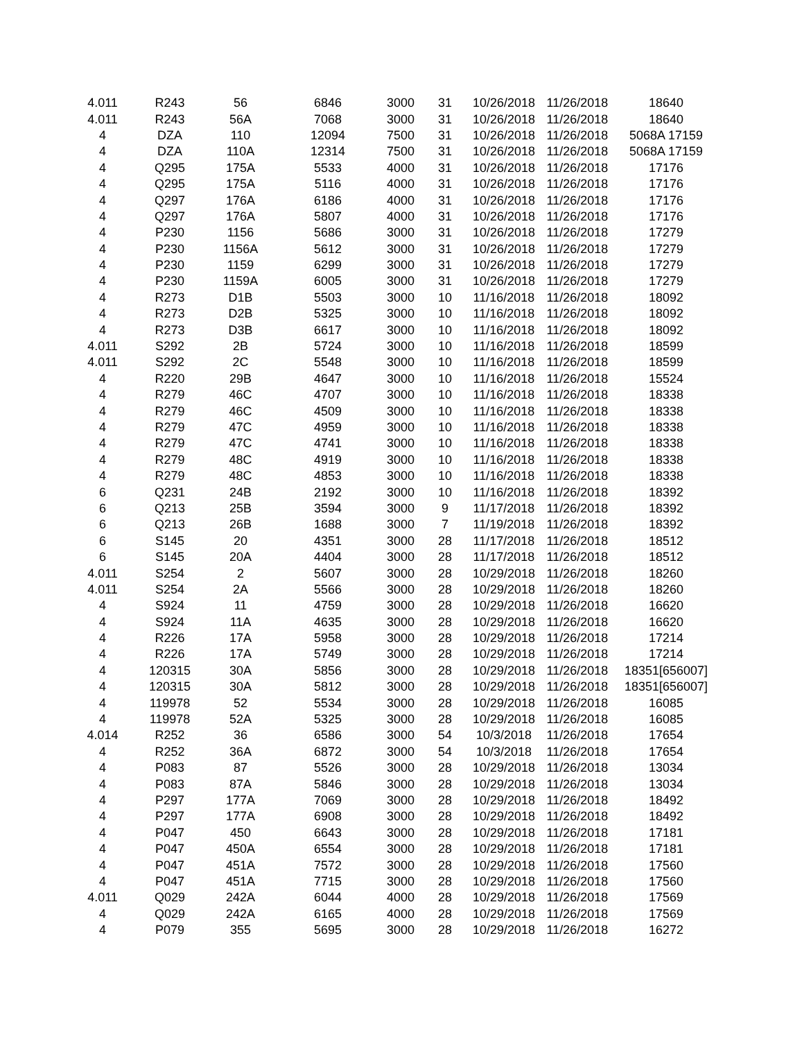| 4.011 | R243 | 56 | 6846 | 3000 | 31 | 10/26/2018 | 11/26/2018 | 18640 |
| 4.011 | R243 | 56A | 7068 | 3000 | 31 | 10/26/2018 | 11/26/2018 | 18640 |
| 4 | DZA | 110 | 12094 | 7500 | 31 | 10/26/2018 | 11/26/2018 | 5068A 17159 |
| 4 | DZA | 110A | 12314 | 7500 | 31 | 10/26/2018 | 11/26/2018 | 5068A 17159 |
| 4 | Q295 | 175A | 5533 | 4000 | 31 | 10/26/2018 | 11/26/2018 | 17176 |
| 4 | Q295 | 175A | 5116 | 4000 | 31 | 10/26/2018 | 11/26/2018 | 17176 |
| 4 | Q297 | 176A | 6186 | 4000 | 31 | 10/26/2018 | 11/26/2018 | 17176 |
| 4 | Q297 | 176A | 5807 | 4000 | 31 | 10/26/2018 | 11/26/2018 | 17176 |
| 4 | P230 | 1156 | 5686 | 3000 | 31 | 10/26/2018 | 11/26/2018 | 17279 |
| 4 | P230 | 1156A | 5612 | 3000 | 31 | 10/26/2018 | 11/26/2018 | 17279 |
| 4 | P230 | 1159 | 6299 | 3000 | 31 | 10/26/2018 | 11/26/2018 | 17279 |
| 4 | P230 | 1159A | 6005 | 3000 | 31 | 10/26/2018 | 11/26/2018 | 17279 |
| 4 | R273 | D1B | 5503 | 3000 | 10 | 11/16/2018 | 11/26/2018 | 18092 |
| 4 | R273 | D2B | 5325 | 3000 | 10 | 11/16/2018 | 11/26/2018 | 18092 |
| 4 | R273 | D3B | 6617 | 3000 | 10 | 11/16/2018 | 11/26/2018 | 18092 |
| 4.011 | S292 | 2B | 5724 | 3000 | 10 | 11/16/2018 | 11/26/2018 | 18599 |
| 4.011 | S292 | 2C | 5548 | 3000 | 10 | 11/16/2018 | 11/26/2018 | 18599 |
| 4 | R220 | 29B | 4647 | 3000 | 10 | 11/16/2018 | 11/26/2018 | 15524 |
| 4 | R279 | 46C | 4707 | 3000 | 10 | 11/16/2018 | 11/26/2018 | 18338 |
| 4 | R279 | 46C | 4509 | 3000 | 10 | 11/16/2018 | 11/26/2018 | 18338 |
| 4 | R279 | 47C | 4959 | 3000 | 10 | 11/16/2018 | 11/26/2018 | 18338 |
| 4 | R279 | 47C | 4741 | 3000 | 10 | 11/16/2018 | 11/26/2018 | 18338 |
| 4 | R279 | 48C | 4919 | 3000 | 10 | 11/16/2018 | 11/26/2018 | 18338 |
| 4 | R279 | 48C | 4853 | 3000 | 10 | 11/16/2018 | 11/26/2018 | 18338 |
| 6 | Q231 | 24B | 2192 | 3000 | 10 | 11/16/2018 | 11/26/2018 | 18392 |
| 6 | Q213 | 25B | 3594 | 3000 | 9 | 11/17/2018 | 11/26/2018 | 18392 |
| 6 | Q213 | 26B | 1688 | 3000 | 7 | 11/19/2018 | 11/26/2018 | 18392 |
| 6 | S145 | 20 | 4351 | 3000 | 28 | 11/17/2018 | 11/26/2018 | 18512 |
| 6 | S145 | 20A | 4404 | 3000 | 28 | 11/17/2018 | 11/26/2018 | 18512 |
| 4.011 | S254 | 2 | 5607 | 3000 | 28 | 10/29/2018 | 11/26/2018 | 18260 |
| 4.011 | S254 | 2A | 5566 | 3000 | 28 | 10/29/2018 | 11/26/2018 | 18260 |
| 4 | S924 | 11 | 4759 | 3000 | 28 | 10/29/2018 | 11/26/2018 | 16620 |
| 4 | S924 | 11A | 4635 | 3000 | 28 | 10/29/2018 | 11/26/2018 | 16620 |
| 4 | R226 | 17A | 5958 | 3000 | 28 | 10/29/2018 | 11/26/2018 | 17214 |
| 4 | R226 | 17A | 5749 | 3000 | 28 | 10/29/2018 | 11/26/2018 | 17214 |
| 4 | 120315 | 30A | 5856 | 3000 | 28 | 10/29/2018 | 11/26/2018 | 18351[656007] |
| 4 | 120315 | 30A | 5812 | 3000 | 28 | 10/29/2018 | 11/26/2018 | 18351[656007] |
| 4 | 119978 | 52 | 5534 | 3000 | 28 | 10/29/2018 | 11/26/2018 | 16085 |
| 4 | 119978 | 52A | 5325 | 3000 | 28 | 10/29/2018 | 11/26/2018 | 16085 |
| 4.014 | R252 | 36 | 6586 | 3000 | 54 | 10/3/2018 | 11/26/2018 | 17654 |
| 4 | R252 | 36A | 6872 | 3000 | 54 | 10/3/2018 | 11/26/2018 | 17654 |
| 4 | P083 | 87 | 5526 | 3000 | 28 | 10/29/2018 | 11/26/2018 | 13034 |
| 4 | P083 | 87A | 5846 | 3000 | 28 | 10/29/2018 | 11/26/2018 | 13034 |
| 4 | P297 | 177A | 7069 | 3000 | 28 | 10/29/2018 | 11/26/2018 | 18492 |
| 4 | P297 | 177A | 6908 | 3000 | 28 | 10/29/2018 | 11/26/2018 | 18492 |
| 4 | P047 | 450 | 6643 | 3000 | 28 | 10/29/2018 | 11/26/2018 | 17181 |
| 4 | P047 | 450A | 6554 | 3000 | 28 | 10/29/2018 | 11/26/2018 | 17181 |
| 4 | P047 | 451A | 7572 | 3000 | 28 | 10/29/2018 | 11/26/2018 | 17560 |
| 4 | P047 | 451A | 7715 | 3000 | 28 | 10/29/2018 | 11/26/2018 | 17560 |
| 4.011 | Q029 | 242A | 6044 | 4000 | 28 | 10/29/2018 | 11/26/2018 | 17569 |
| 4 | Q029 | 242A | 6165 | 4000 | 28 | 10/29/2018 | 11/26/2018 | 17569 |
| 4 | P079 | 355 | 5695 | 3000 | 28 | 10/29/2018 | 11/26/2018 | 16272 |